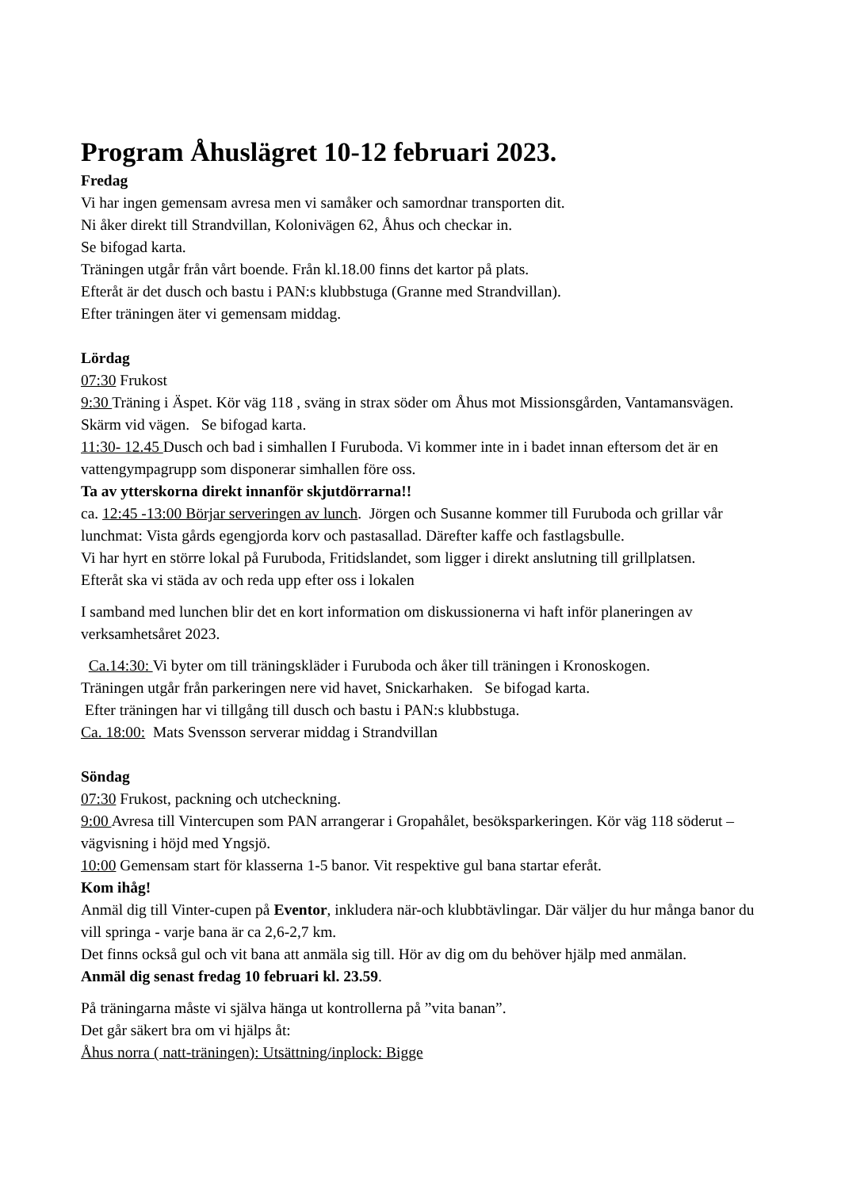Program Åhuslägret 10-12 februari 2023.
Fredag
Vi har ingen gemensam avresa men vi samåker och samordnar transporten dit.
Ni åker direkt till Strandvillan, Kolonivägen 62, Åhus och checkar in.
Se bifogad karta.
Träningen utgår från vårt boende. Från kl.18.00 finns det kartor på plats.
Efteråt är det dusch och bastu i PAN:s klubbstuga (Granne med Strandvillan).
Efter träningen äter vi gemensam middag.
Lördag
07:30 Frukost
9:30 Träning i Äspet. Kör väg 118 , sväng in strax söder om Åhus mot Missionsgården, Vantamansvägen. Skärm vid vägen. Se bifogad karta.
11:30- 12.45 Dusch och bad i simhallen I Furuboda. Vi kommer inte in i badet innan eftersom det är en vattengympagrupp som disponerar simhallen före oss.
Ta av ytterskorna direkt innanför skjutdörrarna!!
ca. 12:45 -13:00 Börjar serveringen av lunch. Jörgen och Susanne kommer till Furuboda och grillar vår lunchmat: Vista gårds egengjorda korv och pastasallad. Därefter kaffe och fastlagsbulle.
Vi har hyrt en större lokal på Furuboda, Fritidslandet, som ligger i direkt anslutning till grillplatsen.
Efteråt ska vi städa av och reda upp efter oss i lokalen
I samband med lunchen blir det en kort information om diskussionerna vi haft inför planeringen av verksamhetsåret 2023.
Ca.14:30: Vi byter om till träningskläder i Furuboda och åker till träningen i Kronoskogen.
Träningen utgår från parkeringen nere vid havet, Snickarhaken. Se bifogad karta.
Efter träningen har vi tillgång till dusch och bastu i PAN:s klubbstuga.
Ca. 18:00: Mats Svensson serverar middag i Strandvillan
Söndag
07:30 Frukost, packning och utcheckning.
9:00 Avresa till Vintercupen som PAN arrangerar i Gropahålet, besöksparkeringen. Kör väg 118 söderut – vägvisning i höjd med Yngsjö.
10:00 Gemensam start för klasserna 1-5 banor. Vit respektive gul bana startar eferåt.
Kom ihåg!
Anmäl dig till Vinter-cupen på Eventor, inkludera när-och klubbtävlingar. Där väljer du hur många banor du vill springa - varje bana är ca 2,6-2,7 km.
Det finns också gul och vit bana att anmäla sig till. Hör av dig om du behöver hjälp med anmälan.
Anmäl dig senast fredag 10 februari kl. 23.59.
På träningarna måste vi själva hänga ut kontrollerna på ”vita banan”.
Det går säkert bra om vi hjälps åt:
Åhus norra ( natt-träningen): Utsättning/inplock: Bigge